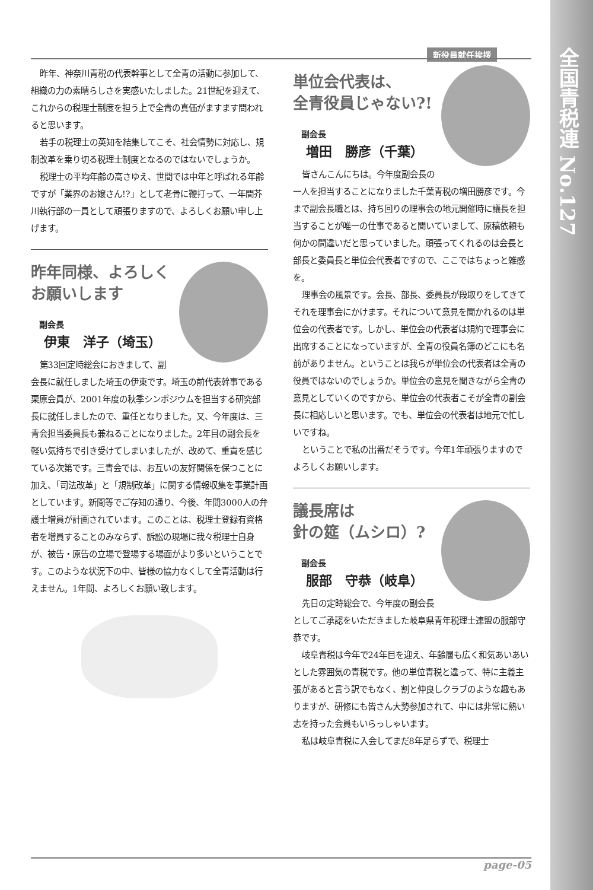新役員就任挨拶
昨年、神奈川青税の代表幹事として全青の活動に参加して、組織の力の素晴らしさを実感いたしました。21世紀を迎えて、これからの税理士制度を担う上で全青の真価がますます問われると思います。
若手の税理士の英知を結集してこそ、社会情勢に対応し、規制改革を乗り切る税理士制度となるのではないでしょうか。
税理士の平均年齢の高さゆえ、世間では中年と呼ばれる年齢ですが「業界のお嬢さん!?」として老骨に鞭打って、一年間芥川執行部の一員として頑張りますので、よろしくお願い申し上げます。
昨年同様、よろしく
お願いします
副会長
伊東　洋子（埼玉）
第33回定時総会におきまして、副会長に就任しました埼玉の伊東です。埼玉の前代表幹事である栗原会員が、2001年度の秋季シンポジウムを担当する研究部長に就任しましたので、重任となりました。又、今年度は、三青会担当委員長も兼ねることになりました。2年目の副会長を軽い気持ちで引き受けてしまいましたが、改めて、重責を感じている次第です。三青会では、お互いの友好関係を保つことに加え、「司法改革」と「規制改革」に関する情報収集を事業計画としています。新聞等でご存知の通り、今後、年間3000人の弁護士増員が計画されています。このことは、税理士登録有資格者を増員することのみならず、訴訟の現場に我々税理士自身が、被告・原告の立場で登場する場面がより多いということです。このような状況下の中、皆様の協力なくして全青活動は行えません。1年間、よろしくお願い致します。
単位会代表は、
全青役員じゃない?!
副会長
増田　勝彦（千葉）
皆さんこんにちは。今年度副会長の一人を担当することになりました千葉青税の増田勝彦です。今まで副会長職とは、持ち回りの理事会の地元開催時に議長を担当することが唯一の仕事であると聞いていまして、原稿依頼も何かの間違いだと思っていました。頑張ってくれるのは会長と部長と委員長と単位会代表者ですので、ここではちょっと雑感を。
理事会の風景です。会長、部長、委員長が段取りをしてきてそれを理事会にかけます。それについて意見を聞かれるのは単位会の代表者です。しかし、単位会の代表者は規約で理事会に出席することになっていますが、全青の役員名簿のどこにも名前がありません。ということは我らが単位会の代表者は全青の役員ではないのでしょうか。単位会の意見を聞きながら全青の意見としていくのですから、単位会の代表者こそが全青の副会長に相応しいと思います。でも、単位会の代表者は地元で忙しいですね。
ということで私の出番だそうです。今年1年頑張りますのでよろしくお願いします。
議長席は
針の筵（ムシロ）?
副会長
服部　守恭（岐阜）
先日の定時総会で、今年度の副会長としてご承認をいただきました岐阜県青年税理士連盟の服部守恭です。
岐阜青税は今年で24年目を迎え、年齢層も広く和気あいあいとした雰囲気の青税です。他の単位青税と違って、特に主義主張があると言う訳でもなく、割と仲良しクラブのような趣もありますが、研修にも皆さん大勢参加されて、中には非常に熱い志を持った会員もいらっしゃいます。
私は岐阜青税に入会してまだ8年足らずで、税理士
page-05
全国青税連 No.127